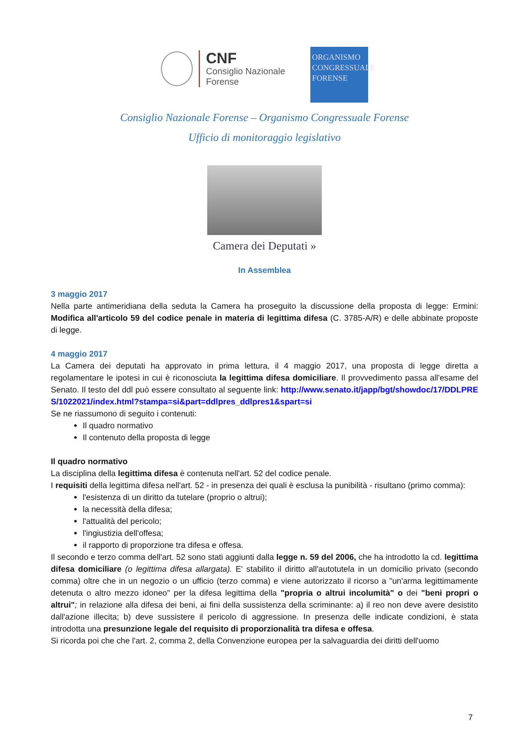CNF
Consiglio Nazionale
Forense
ORGANISMO
CONGRESSUALE
FORENSE
Consiglio Nazionale Forense – Organismo Congressuale Forense
Ufficio di monitoraggio legislativo
Camera dei Deputati »
In Assemblea
3 maggio 2017
Nella parte antimeridiana della seduta la Camera ha proseguito la discussione della proposta di legge: Ermini: Modifica all'articolo 59 del codice penale in materia di legittima difesa (C. 3785-A/R) e delle abbinate proposte di legge.
4 maggio 2017
La Camera dei deputati ha approvato in prima lettura, il 4 maggio 2017, una proposta di legge diretta a regolamentare le ipotesi in cui è riconosciuta la legittima difesa domiciliare. Il provvedimento passa all'esame del Senato. Il testo del ddl può essere consultato al seguente link: http://www.senato.it/japp/bgt/showdoc/17/DDLPRES/1022021/index.html?stampa=si&part=ddlpres_ddlpres1&spart=si
Se ne riassumono di seguito i contenuti:
Il quadro normativo
Il contenuto della proposta di legge
Il quadro normativo
La disciplina della legittima difesa è contenuta nell'art. 52 del codice penale.
I requisiti della legittima difesa nell'art. 52 - in presenza dei quali è esclusa la punibilità - risultano (primo comma):
l'esistenza di un diritto da tutelare (proprio o altrui);
la necessità della difesa;
l'attualità del pericolo;
l'ingiustizia dell'offesa;
il rapporto di proporzione tra difesa e offesa.
Il secondo e terzo comma dell'art. 52 sono stati aggiunti dalla legge n. 59 del 2006, che ha introdotto la cd. legittima difesa domiciliare (o legittima difesa allargata). E' stabilito il diritto all'autotutela in un domicilio privato (secondo comma) oltre che in un negozio o un ufficio (terzo comma) e viene autorizzato il ricorso a "un'arma legittimamente detenuta o altro mezzo idoneo" per la difesa legittima della "propria o altrui incolumità" o dei "beni propri o altrui"; in relazione alla difesa dei beni, ai fini della sussistenza della scriminante: a) il reo non deve avere desistito dall'azione illecita; b) deve sussistere il pericolo di aggressione. In presenza delle indicate condizioni, è stata introdotta una presunzione legale del requisito di proporzionalità tra difesa e offesa.
Si ricorda poi che che l'art. 2, comma 2, della Convenzione europea per la salvaguardia dei diritti dell'uomo
7